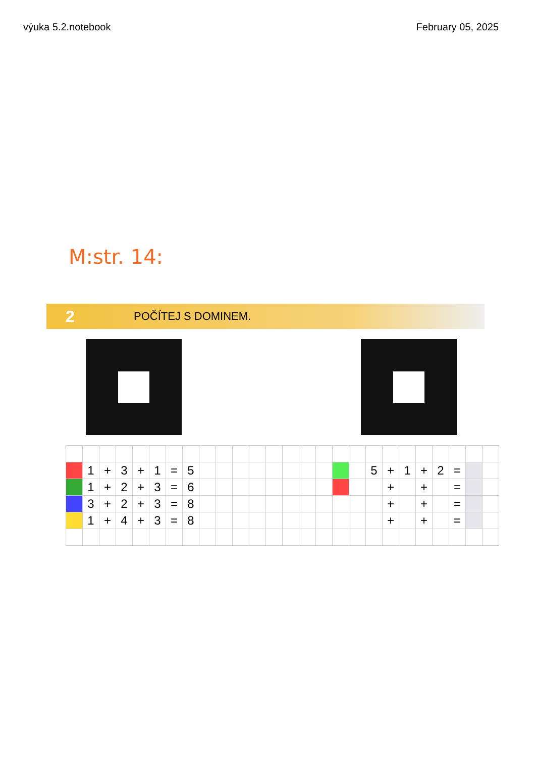výuka 5.2.notebook February 05, 2025
M:str. 14:
2 POČÍTEJ S DOMINEM.
| | 1 | + | 3 | + | 1 | = | 5 | | | | | | | | | | | 5 | + | 1 | + | 2 | = | | |
| | 1 | + | 2 | + | 3 | = | 6 | | | | | | | | | | | | + | | + | | = | | |
| | 3 | + | 2 | + | 3 | = | 8 | | | | | | | | | | | | + | | + | | = | | |
| | 1 | + | 4 | + | 3 | = | 8 | | | | | | | | | | | | + | | + | | = | | |